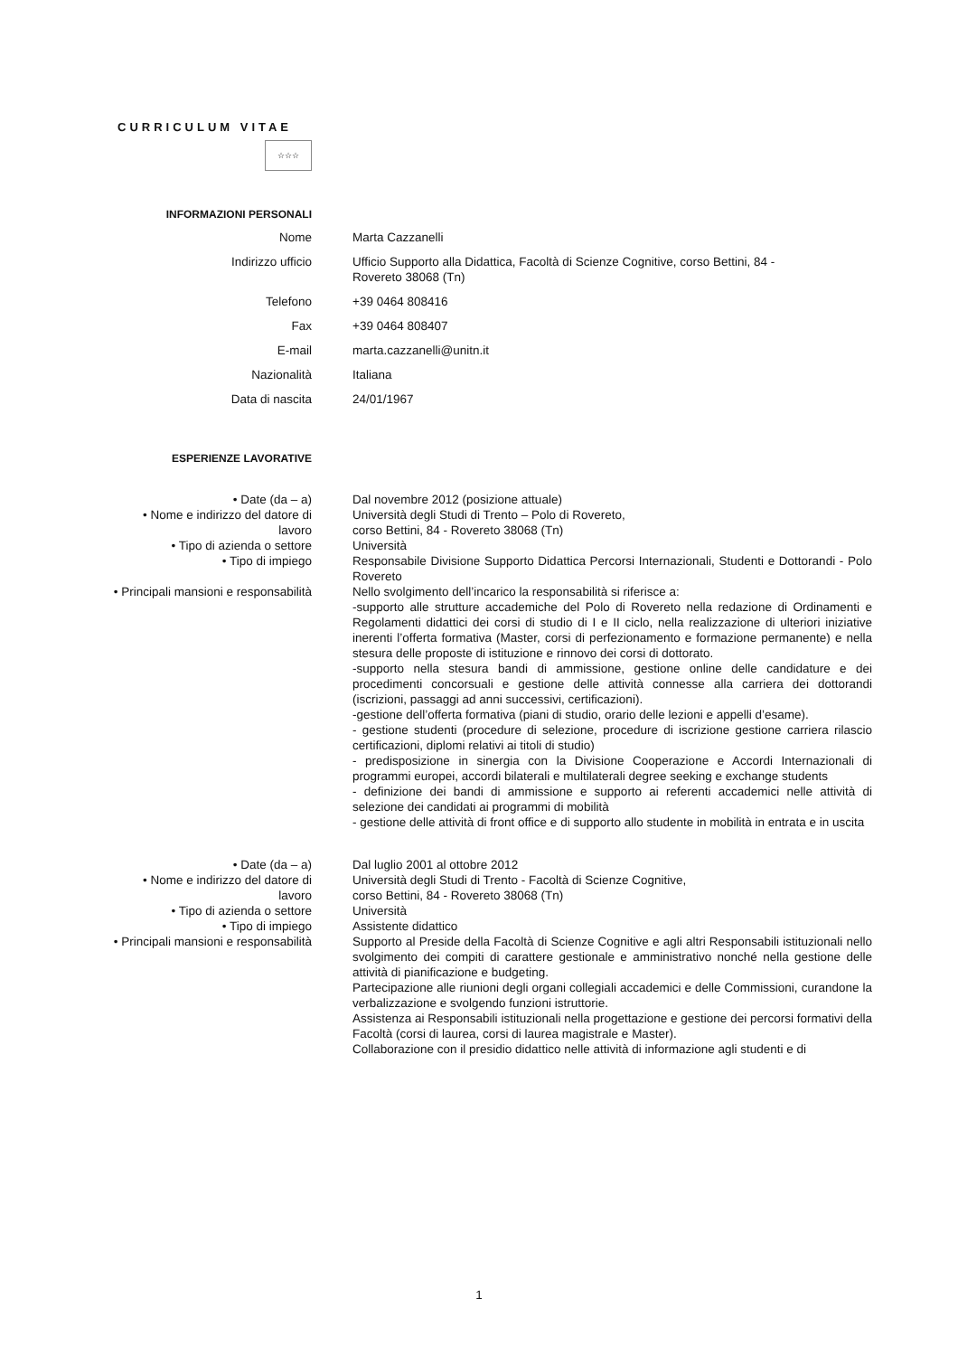CURRICULUM VITAE
☆☆☆
INFORMAZIONI PERSONALI
Nome Marta Cazzanelli
Indirizzo ufficio Ufficio Supporto alla Didattica, Facoltà di Scienze Cognitive, corso Bettini, 84 -
Rovereto 38068 (Tn)
Telefono +39 0464 808416
Fax +39 0464 808407
E-mail marta.cazzanelli@unitn.it
Nazionalità Italiana
Data di nascita 24/01/1967
ESPERIENZE LAVORATIVE
• Date (da – a) Dal novembre 2012 (posizione attuale)
• Nome e indirizzo del datore di
lavoro
Università degli Studi di Trento – Polo di Rovereto,
corso Bettini, 84 - Rovereto 38068 (Tn)
• Tipo di azienda o settore Università
• Tipo di impiego Responsabile Divisione Supporto Didattica Percorsi Internazionali, Studenti e Dottorandi - Polo Rovereto
• Principali mansioni e responsabilità Nello svolgimento dell’incarico la responsabilità si riferisce a:
-supporto alle strutture accademiche del Polo di Rovereto nella redazione di Ordinamenti e Regolamenti didattici dei corsi di studio di I e II ciclo, nella realizzazione di ulteriori iniziative inerenti l’offerta formativa (Master, corsi di perfezionamento e formazione permanente) e nella stesura delle proposte di istituzione e rinnovo dei corsi di dottorato.
-supporto nella stesura bandi di ammissione, gestione online delle candidature e dei procedimenti concorsuali e gestione delle attività connesse alla carriera dei dottorandi (iscrizioni, passaggi ad anni successivi, certificazioni).
-gestione dell’offerta formativa (piani di studio, orario delle lezioni e appelli d’esame).
- gestione studenti (procedure di selezione, procedure di iscrizione gestione carriera rilascio certificazioni, diplomi relativi ai titoli di studio)
- predisposizione in sinergia con la Divisione Cooperazione e Accordi Internazionali di programmi europei, accordi bilaterali e multilaterali degree seeking e exchange students
- definizione dei bandi di ammissione e supporto ai referenti accademici nelle attività di selezione dei candidati ai programmi di mobilità
- gestione delle attività di front office e di supporto allo studente in mobilità in entrata e in uscita
• Date (da – a) Dal luglio 2001 al ottobre 2012
• Nome e indirizzo del datore di
lavoro
Università degli Studi di Trento - Facoltà di Scienze Cognitive,
corso Bettini, 84 - Rovereto 38068 (Tn)
• Tipo di azienda o settore Università
• Tipo di impiego Assistente didattico
• Principali mansioni e responsabilità Supporto al Preside della Facoltà di Scienze Cognitive e agli altri Responsabili istituzionali nello svolgimento dei compiti di carattere gestionale e amministrativo nonché nella gestione delle attività di pianificazione e budgeting.
Partecipazione alle riunioni degli organi collegiali accademici e delle Commissioni, curandone la verbalizzazione e svolgendo funzioni istruttorie.
Assistenza ai Responsabili istituzionali nella progettazione e gestione dei percorsi formativi della Facoltà (corsi di laurea, corsi di laurea magistrale e Master).
Collaborazione con il presidio didattico nelle attività di informazione agli studenti e di
1